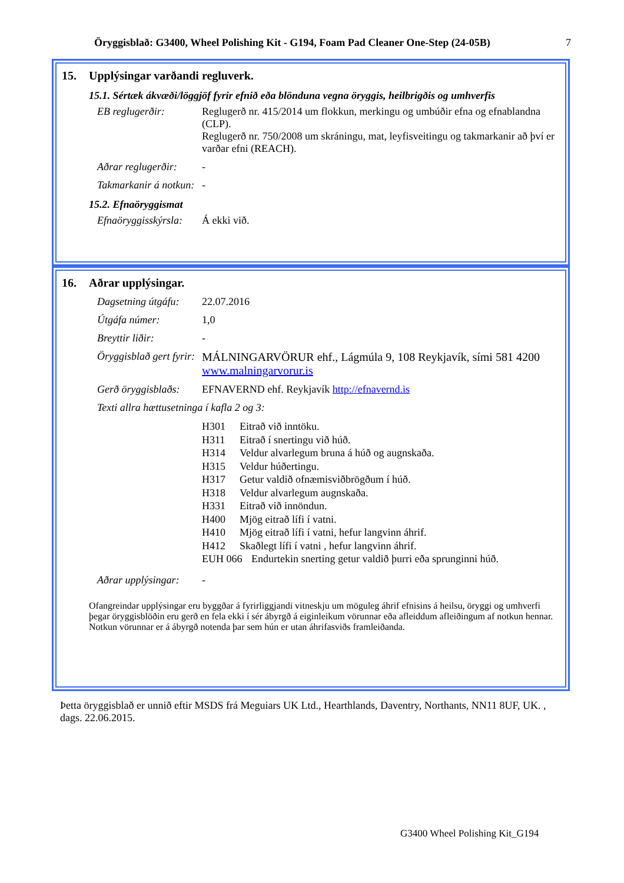Öryggisblað: G3400, Wheel Polishing Kit - G194, Foam Pad Cleaner One-Step (24-05B) 7
15. Upplýsingar varðandi regluverk.
15.1. Sértæk ákvæði/löggjöf fyrir efnið eða blönduna vegna öryggis, heilbrigðis og umhverfis
EB reglugerðir: Reglugerð nr. 415/2014 um flokkun, merkingu og umbúðir efna og efnablandna (CLP).
Reglugerð nr. 750/2008 um skráningu, mat, leyfisveitingu og takmarkanir að því er varðar efni (REACH).
Aðrar reglugerðir:
-
Takmarkanir á notkun:
-
15.2. Efnaöryggismat
Efnaöryggisskýrsla:
Á ekki við.
16. Aðrar upplýsingar.
Dagsetning útgáfu:
22.07.2016
Útgáfa númer: 1,0
Breyttir liðir: -
Öryggisblað gert fyrir:
MÁLNINGARVÖRUR ehf., Lágmúla 9, 108 Reykjavík, sími 581 4200
www.malningarvorur.is
Gerð öryggisblaðs:
EFNAVERND ehf. Reykjavík http://efnavernd.is
Texti allra hættusetninga í kafla 2 og 3:
H301 Eitrað við inntöku.
H311 Eitrað í snertingu við húð.
H314 Veldur alvarlegum bruna á húð og augnskaða.
H315 Veldur húðertingu.
H317 Getur valdið ofnæmisviðbrögðum í húð.
H318 Veldur alvarlegum augnskaða.
H331 Eitrað við innöndun.
H400 Mjög eitrað lífi í vatni.
H410 Mjög eitrað lífi í vatni, hefur langvinn áhrif.
H412 Skaðlegt lífi í vatni , hefur langvinn áhrif.
EUH 066 Endurtekin snerting getur valdið þurri eða sprunginni húð.
Aðrar upplýsingar:
-
Ofangreindar upplýsingar eru byggðar á fyrirliggjandi vitneskju um möguleg áhrif efnisins á heilsu, öryggi og umhverfi þegar öryggisblöðin eru gerð en fela ekki í sér ábyrgð á eiginleikum vörunnar eða afleiddum afleiðingum af notkun hennar. Notkun vörunnar er á ábyrgð notenda þar sem hún er utan áhrifasviðs framleiðanda.
Þetta öryggisblað er unnið eftir MSDS frá Meguiars UK Ltd., Hearthlands, Daventry, Northants, NN11 8UF, UK. , dags. 22.06.2015.
G3400 Wheel Polishing Kit_G194